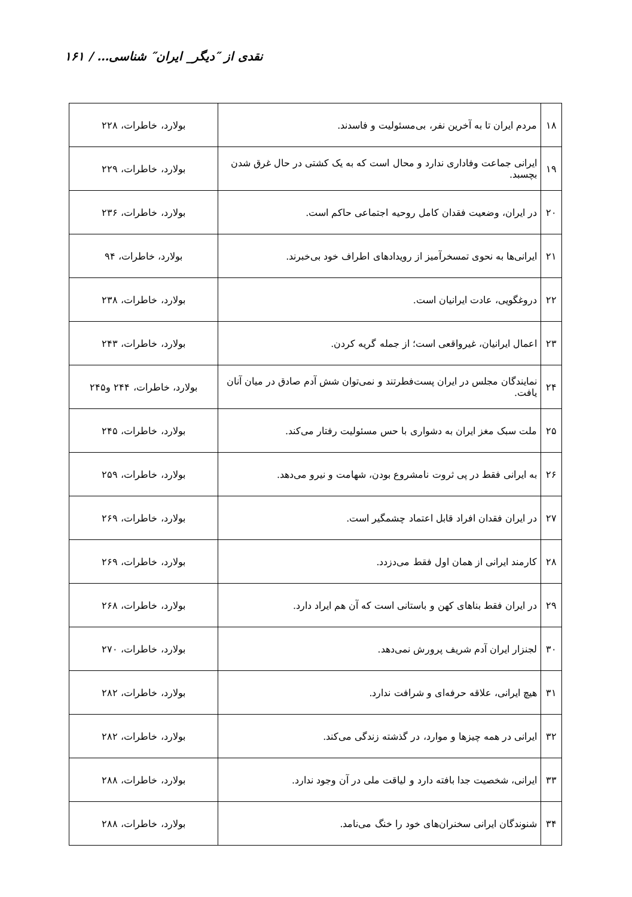نقدی از ″دیگر_ ایران″ شناسی… / ۱۶۱
| ۱۸ | مردم ایران تا به آخرین نفر، بی‌مسئولیت و فاسدند. | بولارد، خاطرات، ۲۲۸ |
| ۱۹ | ایرانی جماعت وفاداری ندارد و محال است که به یک کشتی در حال غرق شدن بچسبد. | بولارد، خاطرات، ۲۲۹ |
| ۲۰ | در ایران، وضعیت فقدان کامل روحیه اجتماعی حاکم است. | بولارد، خاطرات، ۲۳۶ |
| ۲۱ | ایرانی‌ها به نحوی تمسخرآمیز از رویدادهای اطراف خود بی‌خبرند. | بولارد، خاطرات، ۹۴ |
| ۲۲ | دروغگویی، عادت ایرانیان است. | بولارد، خاطرات، ۲۳۸ |
| ۲۳ | اعمال ایرانیان، غیرواقعی است؛ از جمله گریه کردن. | بولارد، خاطرات، ۲۴۳ |
| ۲۴ | نمایندگان مجلس در ایران پست‌فطرتند و نمی‌توان شش آدم صادق در میان آنان یافت. | بولارد، خاطرات، ۲۴۴ و۲۴۵ |
| ۲۵ | ملت سبک مغز ایران به دشواری با حس مسئولیت رفتار می‌کند. | بولارد، خاطرات، ۲۴۵ |
| ۲۶ | به ایرانی فقط در پی ثروت نامشروع بودن، شهامت و نیرو می‌دهد. | بولارد، خاطرات، ۲۵۹ |
| ۲۷ | در ایران فقدان افراد قابل اعتماد چشمگیر است. | بولارد، خاطرات، ۲۶۹ |
| ۲۸ | کارمند ایرانی از همان اول فقط می‌دزدد. | بولارد، خاطرات، ۲۶۹ |
| ۲۹ | در ایران فقط بناهای کهن و باستانی است که آن هم ایراد دارد. | بولارد، خاطرات، ۲۶۸ |
| ۳۰ | لجنزار ایران آدم شریف پرورش نمی‌دهد. | بولارد، خاطرات، ۲۷۰ |
| ۳۱ | هیچ ایرانی، علاقه حرفه‌ای و شرافت ندارد. | بولارد، خاطرات، ۲۸۲ |
| ۳۲ | ایرانی در همه چیزها و موارد، در گذشته زندگی می‌کند. | بولارد، خاطرات، ۲۸۲ |
| ۳۳ | ایرانی، شخصیت جدا بافته دارد و لیاقت ملی در آن وجود ندارد. | بولارد، خاطرات، ۲۸۸ |
| ۳۴ | شنوندگان ایرانی سخنران‌های خود را خنگ می‌نامد. | بولارد، خاطرات، ۲۸۸ |